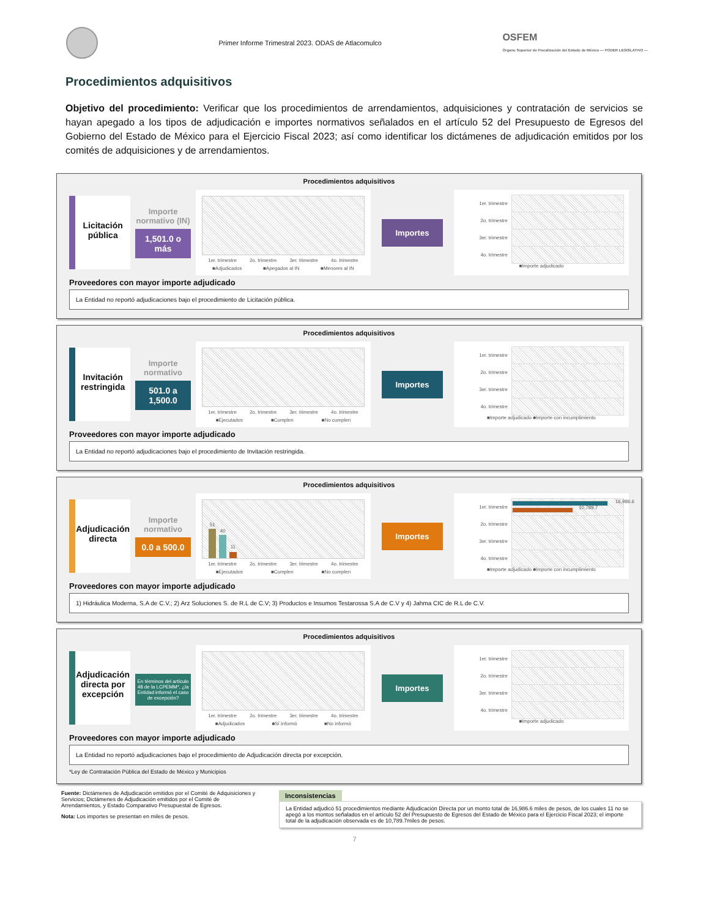Primer Informe Trimestral 2023. ODAS de Atlacomulco
OSFEM
Órgano Superior de Fiscalización del Estado de México — PODER LEGISLATIVO —
Procedimientos adquisitivos
Objetivo del procedimiento: Verificar que los procedimientos de arrendamientos, adquisiciones y contratación de servicios se hayan apegado a los tipos de adjudicación e importes normativos señalados en el artículo 52 del Presupuesto de Egresos del Gobierno del Estado de México para el Ejercicio Fiscal 2023; así como identificar los dictámenes de adjudicación emitidos por los comités de adquisiciones y de arrendamientos.
Procedimientos adquisitivos
Licitación pública
Importe normativo (IN)
1,501.0 o más
1er. trimestre 2o. trimestre 3er. trimestre 4o. trimestre
■Adjudicados ■Apegados al IN ■Menores al IN
Importes
1er. trimestre
2o. trimestre
3er. trimestre
4o. trimestre
■Importe adjudicado
Proveedores con mayor importe adjudicado
La Entidad no reportó adjudicaciones bajo el procedimiento de Licitación pública.
Procedimientos adquisitivos
Invitación restringida
Importe normativo
501.0 a 1,500.0
1er. trimestre 2o. trimestre 3er. trimestre 4o. trimestre
■Ejecutados ■Cumplen ■No cumplen
Importes
1er. trimestre
2o. trimestre
3er. trimestre
4o. trimestre
■Importe adjudicado ■Importe con incumplimiento
Proveedores con mayor importe adjudicado
La Entidad no reportó adjudicaciones bajo el procedimiento de Invitación restringida.
Procedimientos adquisitivos
Adjudicación directa
Importe normativo
0.0 a 500.0
51
40
11
1er. trimestre 2o. trimestre 3er. trimestre 4o. trimestre
■Ejecutados ■Cumplen ■No cumplen
Importes
1er. trimestre
16,986.6
10,789.7
2o. trimestre
3er. trimestre
4o. trimestre
■Importe adjudicado ■Importe con incumplimiento
Proveedores con mayor importe adjudicado
1) Hidráulica Moderna, S.A de C.V.; 2) Arz Soluciones S. de R.L de C.V; 3) Productos e Insumos Testarossa S.A de C.V y 4) Jahma CIC de R.L de C.V.
Procedimientos adquisitivos
Adjudicación directa por excepción
En términos del artículo 48 de la LCPEMM*, ¿la Entidad informó el caso de excepción?
1er. trimestre 2o. trimestre 3er. trimestre 4o. trimestre
■Adjudicados ■Sí informó ■No informó
Importes
1er. trimestre
2o. trimestre
3er. trimestre
4o. trimestre
■Importe adjudicado
Proveedores con mayor importe adjudicado
La Entidad no reportó adjudicaciones bajo el procedimiento de Adjudicación directa por excepción.
*Ley de Contratación Pública del Estado de México y Municipios
Fuente: Dictámenes de Adjudicación emitidos por el Comité de Adquisiciones y Servicios; Dictámenes de Adjudicación emitidos por el Comité de Arrendamientos, y Estado Comparativo Presupuestal de Egresos.
Nota: Los importes se presentan en miles de pesos.
Inconsistencias
La Entidad adjudicó 51 procedimientos mediante Adjudicación Directa por un monto total de 16,986.6 miles de pesos, de los cuales 11 no se apegó a los montos señalados en el artículo 52 del Presupuesto de Egresos del Estado de México para el Ejercicio Fiscal 2023; el importe total de la adjudicación observada es de 10,789.7miles de pesos.
7